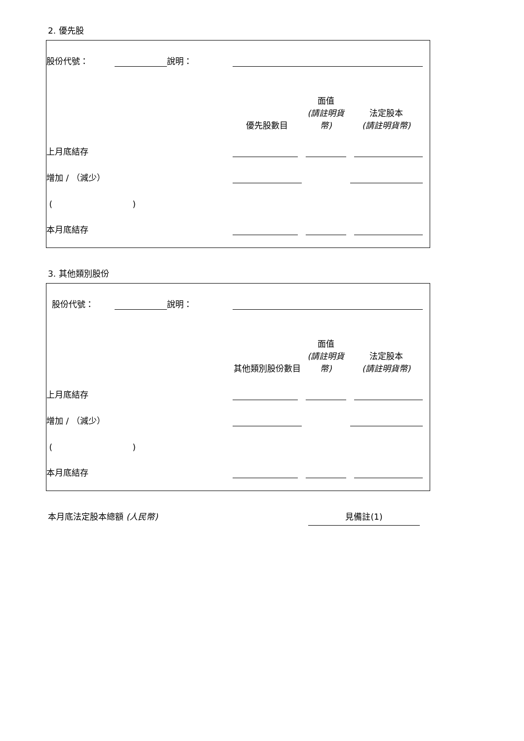2. 優先股
| 股份代號： | | 說明： | | | | | |
| | | | 優先股數目 | 面值 (請註明貨幣) | 法定股本 (請註明貨幣) | | |
| 上月底結存 | | | | | | | |
| 增加 / （減少） | | | | | | | |
| ( ) | | | | | | | |
| 本月底結存 | | | | | | | |
3. 其他類別股份
| 股份代號： | | 說明： | | | | | |
| | | | 其他類別股份數目 | 面值 (請註明貨幣) | 法定股本 (請註明貨幣) | | |
| 上月底結存 | | | | | | | |
| 增加 / （減少） | | | | | | | |
| ( ) | | | | | | | |
| 本月底結存 | | | | | | | |
本月底法定股本總額 (人民幣) 見備註(1)